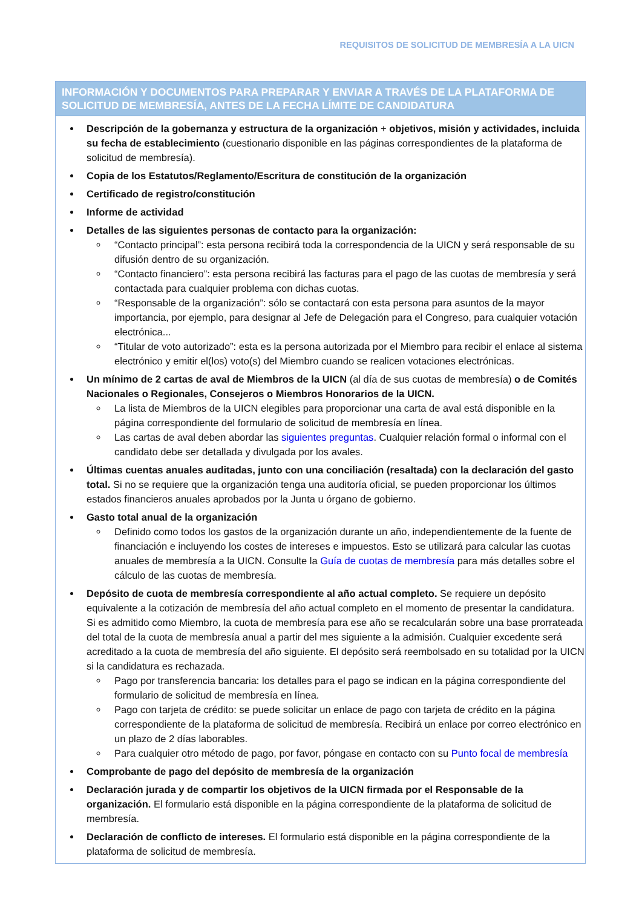REQUISITOS DE SOLICITUD DE MEMBRESÍA A LA UICN
INFORMACIÓN Y DOCUMENTOS PARA PREPARAR Y ENVIAR A TRAVÉS DE LA PLATAFORMA DE SOLICITUD DE MEMBRESÍA, ANTES DE LA FECHA LÍMITE DE CANDIDATURA
Descripción de la gobernanza y estructura de la organización + objetivos, misión y actividades, incluida su fecha de establecimiento (cuestionario disponible en las páginas correspondientes de la plataforma de solicitud de membresía).
Copia de los Estatutos/Reglamento/Escritura de constitución de la organización
Certificado de registro/constitución
Informe de actividad
Detalles de las siguientes personas de contacto para la organización:
“Contacto principal”: esta persona recibirá toda la correspondencia de la UICN y será responsable de su difusión dentro de su organización.
“Contacto financiero”: esta persona recibirá las facturas para el pago de las cuotas de membresía y será contactada para cualquier problema con dichas cuotas.
“Responsable de la organización”: sólo se contactará con esta persona para asuntos de la mayor importancia, por ejemplo, para designar al Jefe de Delegación para el Congreso, para cualquier votación electrónica...
“Titular de voto autorizado”: esta es la persona autorizada por el Miembro para recibir el enlace al sistema electrónico y emitir el(los) voto(s) del Miembro cuando se realicen votaciones electrónicas.
Un mínimo de 2 cartas de aval de Miembros de la UICN (al día de sus cuotas de membresía) o de Comités Nacionales o Regionales, Consejeros o Miembros Honorarios de la UICN.
La lista de Miembros de la UICN elegibles para proporcionar una carta de aval está disponible en la página correspondiente del formulario de solicitud de membresía en línea.
Las cartas de aval deben abordar las siguientes preguntas. Cualquier relación formal o informal con el candidato debe ser detallada y divulgada por los avales.
Últimas cuentas anuales auditadas, junto con una conciliación (resaltada) con la declaración del gasto total. Si no se requiere que la organización tenga una auditoría oficial, se pueden proporcionar los últimos estados financieros anuales aprobados por la Junta u órgano de gobierno.
Gasto total anual de la organización
Definido como todos los gastos de la organización durante un año, independientemente de la fuente de financiación e incluyendo los costes de intereses e impuestos. Esto se utilizará para calcular las cuotas anuales de membresía a la UICN. Consulte la Guía de cuotas de membresía para más detalles sobre el cálculo de las cuotas de membresía.
Depósito de cuota de membresía correspondiente al año actual completo. Se requiere un depósito equivalente a la cotización de membresía del año actual completo en el momento de presentar la candidatura. Si es admitido como Miembro, la cuota de membresía para ese año se recalcularán sobre una base prorrateada del total de la cuota de membresía anual a partir del mes siguiente a la admisión. Cualquier excedente será acreditado a la cuota de membresía del año siguiente. El depósito será reembolsado en su totalidad por la UICN si la candidatura es rechazada.
Pago por transferencia bancaria: los detalles para el pago se indican en la página correspondiente del formulario de solicitud de membresía en línea.
Pago con tarjeta de crédito: se puede solicitar un enlace de pago con tarjeta de crédito en la página correspondiente de la plataforma de solicitud de membresía. Recibirá un enlace por correo electrónico en un plazo de 2 días laborables.
Para cualquier otro método de pago, por favor, póngase en contacto con su Punto focal de membresía
Comprobante de pago del depósito de membresía de la organización
Declaración jurada y de compartir los objetivos de la UICN firmada por el Responsable de la organización. El formulario está disponible en la página correspondiente de la plataforma de solicitud de membresía.
Declaración de conflicto de intereses. El formulario está disponible en la página correspondiente de la plataforma de solicitud de membresía.